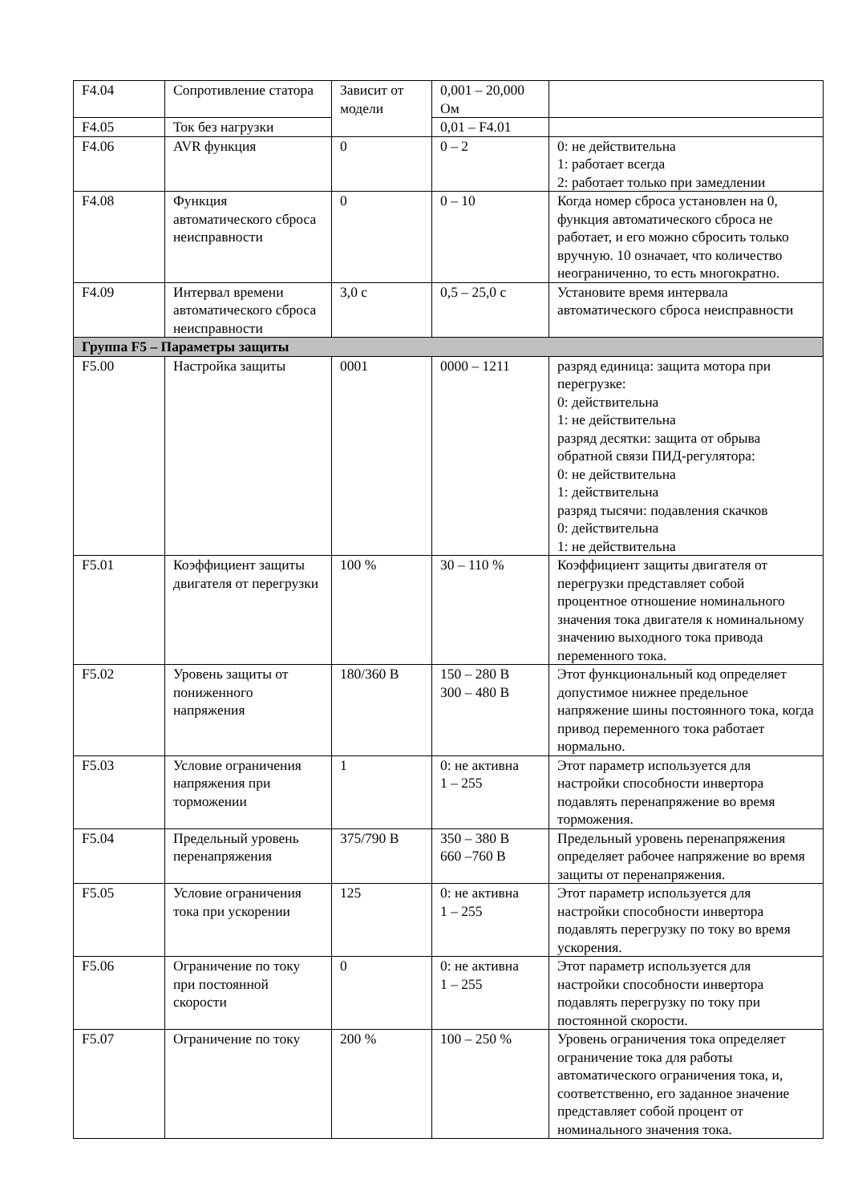| F4.04 | Сопротивление статора | Зависит от модели | 0,001 – 20,000 Ом | |
| F4.05 | Ток без нагрузки | | 0,01 – F4.01 | |
| F4.06 | AVR функция | 0 | 0 – 2 | 0: не действительна 1: работает всегда 2: работает только при замедлении |
| F4.08 | Функция автоматического сброса неисправности | 0 | 0 – 10 | Когда номер сброса установлен на 0, функция автоматического сброса не работает, и его можно сбросить только вручную. 10 означает, что количество неограниченно, то есть многократно. |
| F4.09 | Интервал времени автоматического сброса неисправности | 3,0 с | 0,5 – 25,0 с | Установите время интервала автоматического сброса неисправности |
| Группа F5 – Параметры защиты | | | | |
| F5.00 | Настройка защиты | 0001 | 0000 – 1211 | разряд единица: защита мотора при перегрузке: 0: действительна 1: не действительна разряд десятки: защита от обрыва обратной связи ПИД-регулятора: 0: не действительна 1: действительна разряд тысячи: подавления скачков 0: действительна 1: не действительна |
| F5.01 | Коэффициент защиты двигателя от перегрузки | 100 % | 30 – 110 % | Коэффициент защиты двигателя от перегрузки представляет собой процентное отношение номинального значения тока двигателя к номинальному значению выходного тока привода переменного тока. |
| F5.02 | Уровень защиты от пониженного напряжения | 180/360 В | 150 – 280 В 300 – 480 В | Этот функциональный код определяет допустимое нижнее предельное напряжение шины постоянного тока, когда привод переменного тока работает нормально. |
| F5.03 | Условие ограничения напряжения при торможении | 1 | 0: не активна 1 – 255 | Этот параметр используется для настройки способности инвертора подавлять перенапряжение во время торможения. |
| F5.04 | Предельный уровень перенапряжения | 375/790 В | 350 – 380 В 660 –760 В | Предельный уровень перенапряжения определяет рабочее напряжение во время защиты от перенапряжения. |
| F5.05 | Условие ограничения тока при ускорении | 125 | 0: не активна 1 – 255 | Этот параметр используется для настройки способности инвертора подавлять перегрузку по току во время ускорения. |
| F5.06 | Ограничение по току при постоянной скорости | 0 | 0: не активна 1 – 255 | Этот параметр используется для настройки способности инвертора подавлять перегрузку по току при постоянной скорости. |
| F5.07 | Ограничение по току | 200 % | 100 – 250 % | Уровень ограничения тока определяет ограничение тока для работы автоматического ограничения тока, и, соответственно, его заданное значение представляет собой процент от номинального значения тока. |